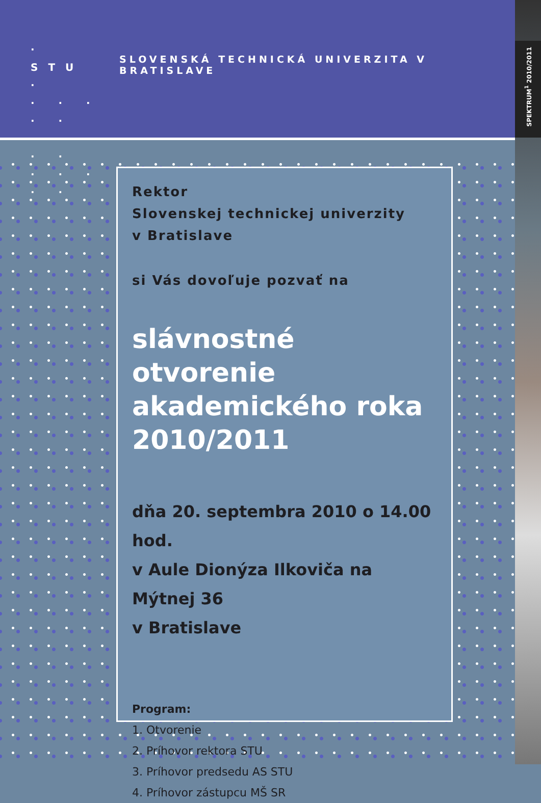SPEKTRUM<sup>1</sup> 2010/2011
· STU ·
· · · · ·
· · · · ·
· · · · ·
SLOVENSKÁ TECHNICKÁ UNIVERZITA V BRATISLAVE
Rektor
Slovenskej technickej univerzity
v Bratislave
si Vás dovoľuje pozvať na
slávnostné otvorenie akademického roka 2010/2011
dňa 20. septembra 2010 o 14.00 hod.
v Aule Dionýza Ilkoviča na Mýtnej 36
v Bratislave
Program:
1. Otvorenie
2. Príhovor rektora STU
3. Príhovor predsedu AS STU
4. Príhovor zástupcu MŠ SR